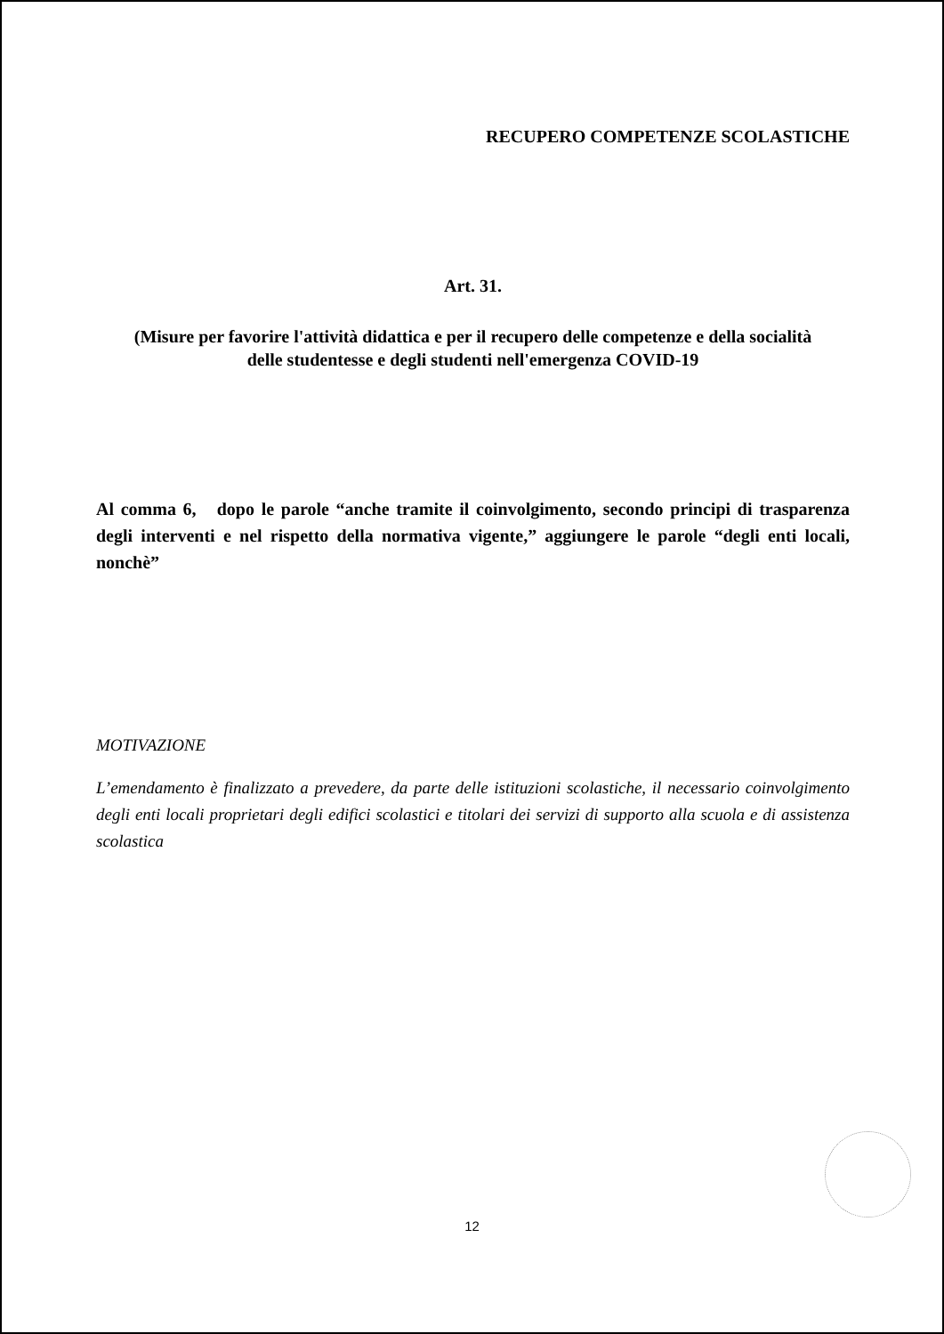RECUPERO COMPETENZE SCOLASTICHE
Art. 31.
(Misure per favorire l'attività didattica e per il recupero delle competenze e della socialità
delle studentesse e degli studenti nell'emergenza COVID-19
Al comma 6, dopo le parole “anche tramite il coinvolgimento, secondo principi di trasparenza degli interventi e nel rispetto della normativa vigente,” aggiungere le parole “degli enti locali, nonchè”
MOTIVAZIONE
L’emendamento è finalizzato a prevedere, da parte delle istituzioni scolastiche, il necessario coinvolgimento degli enti locali proprietari degli edifici scolastici e titolari dei servizi di supporto alla scuola e di assistenza scolastica
12